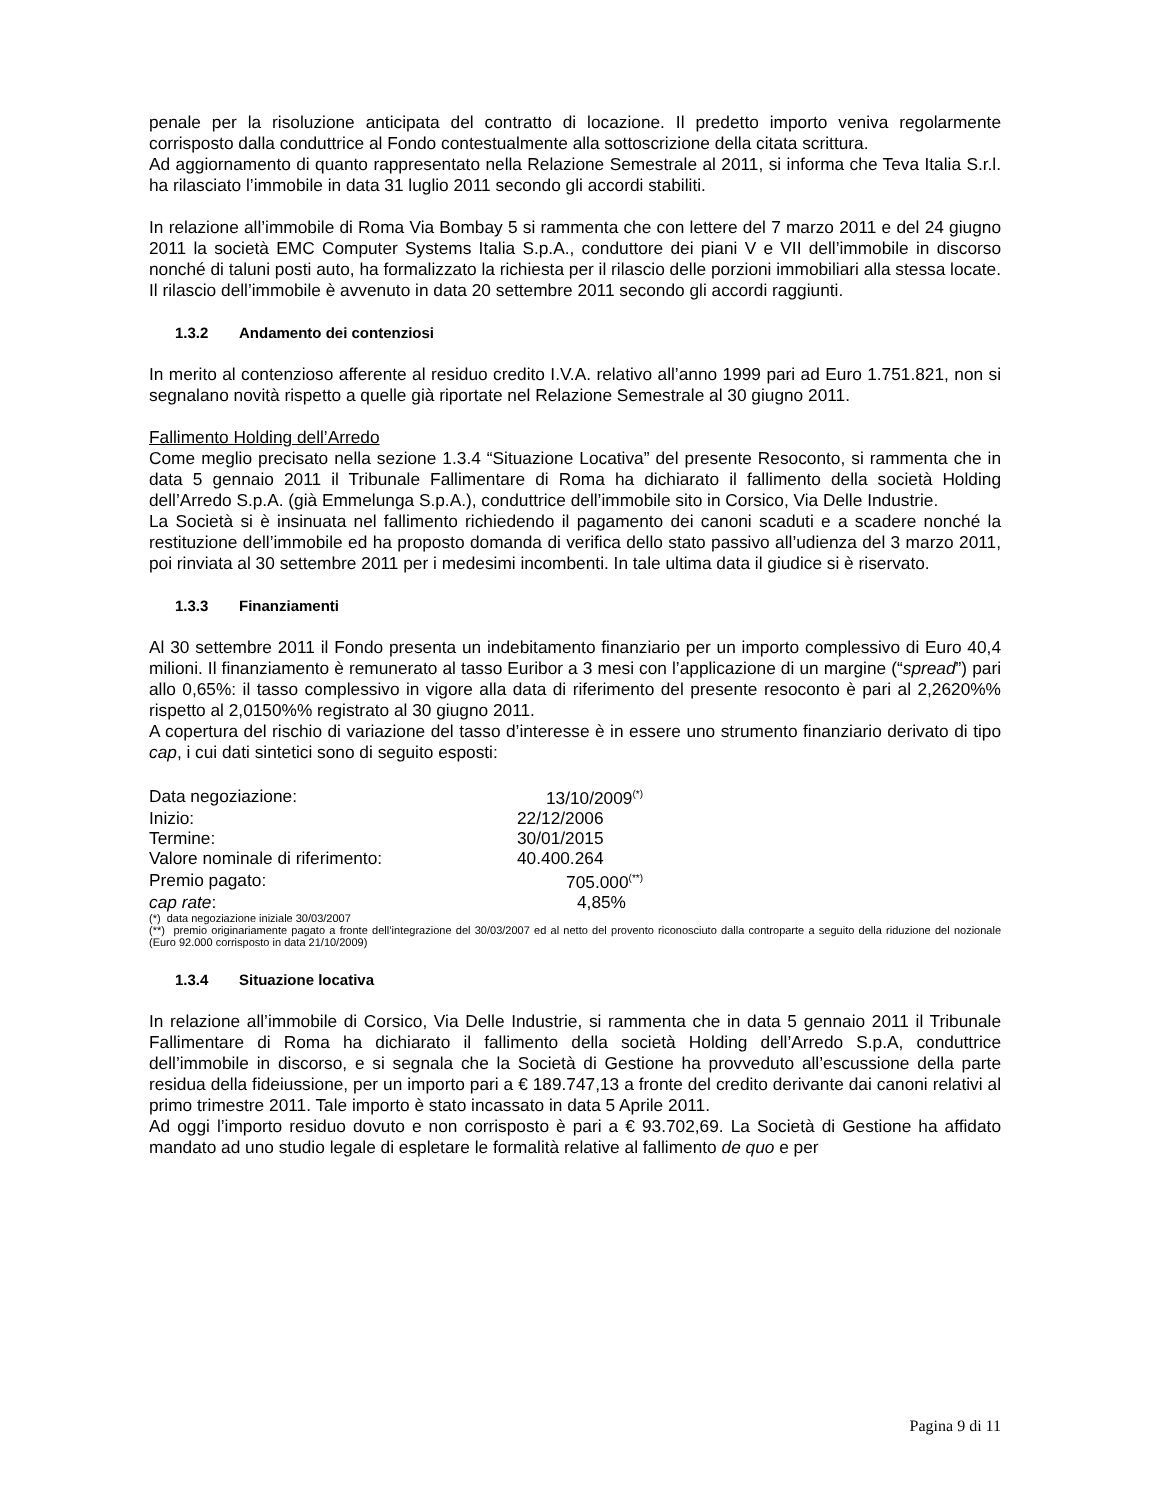penale per la risoluzione anticipata del contratto di locazione. Il predetto importo veniva regolarmente corrisposto dalla conduttrice al Fondo contestualmente alla sottoscrizione della citata scrittura.
Ad aggiornamento di quanto rappresentato nella Relazione Semestrale al 2011, si informa che Teva Italia S.r.l. ha rilasciato l’immobile in data 31 luglio 2011 secondo gli accordi stabiliti.
In relazione all’immobile di Roma Via Bombay 5 si rammenta che con lettere del 7 marzo 2011 e del 24 giugno 2011 la società EMC Computer Systems Italia S.p.A., conduttore dei piani V e VII dell’immobile in discorso nonché di taluni posti auto, ha formalizzato la richiesta per il rilascio delle porzioni immobiliari alla stessa locate. Il rilascio dell’immobile è avvenuto in data 20 settembre 2011 secondo gli accordi raggiunti.
1.3.2 Andamento dei contenziosi
In merito al contenzioso afferente al residuo credito I.V.A. relativo all’anno 1999 pari ad Euro 1.751.821, non si segnalano novità rispetto a quelle già riportate nel Relazione Semestrale al 30 giugno 2011.
Fallimento Holding dell’Arredo
Come meglio precisato nella sezione 1.3.4 “Situazione Locativa” del presente Resoconto, si rammenta che in data 5 gennaio 2011 il Tribunale Fallimentare di Roma ha dichiarato il fallimento della società Holding dell’Arredo S.p.A. (già Emmelunga S.p.A.), conduttrice dell’immobile sito in Corsico, Via Delle Industrie.
La Società si è insinuata nel fallimento richiedendo il pagamento dei canoni scaduti e a scadere nonché la restituzione dell’immobile ed ha proposto domanda di verifica dello stato passivo all’udienza del 3 marzo 2011, poi rinviata al 30 settembre 2011 per i medesimi incombenti. In tale ultima data il giudice si è riservato.
1.3.3 Finanziamenti
Al 30 settembre 2011 il Fondo presenta un indebitamento finanziario per un importo complessivo di Euro 40,4 milioni. Il finanziamento è remunerato al tasso Euribor a 3 mesi con l’applicazione di un margine (“spread”) pari allo 0,65%: il tasso complessivo in vigore alla data di riferimento del presente resoconto è pari al 2,2620%% rispetto al 2,0150%% registrato al 30 giugno 2011.
A copertura del rischio di variazione del tasso d’interesse è in essere uno strumento finanziario derivato di tipo cap, i cui dati sintetici sono di seguito esposti:
| Data negoziazione: | 13/10/2009<sup>(*)</sup> |
| Inizio: | 22/12/2006 |
| Termine: | 30/01/2015 |
| Valore nominale di riferimento: | 40.400.264 |
| Premio pagato: | 705.000<sup>(**)</sup> |
| cap rate : | 4,85% |
(*) data negoziazione iniziale 30/03/2007
(**) premio originariamente pagato a fronte dell’integrazione del 30/03/2007 ed al netto del provento riconosciuto dalla controparte a seguito della riduzione del nozionale (Euro 92.000 corrisposto in data 21/10/2009)
1.3.4 Situazione locativa
In relazione all’immobile di Corsico, Via Delle Industrie, si rammenta che in data 5 gennaio 2011 il Tribunale Fallimentare di Roma ha dichiarato il fallimento della società Holding dell’Arredo S.p.A, conduttrice dell’immobile in discorso, e si segnala che la Società di Gestione ha provveduto all’escussione della parte residua della fideiussione, per un importo pari a € 189.747,13 a fronte del credito derivante dai canoni relativi al primo trimestre 2011. Tale importo è stato incassato in data 5 Aprile 2011.
Ad oggi l’importo residuo dovuto e non corrisposto è pari a € 93.702,69. La Società di Gestione ha affidato mandato ad uno studio legale di espletare le formalità relative al fallimento de quo e per
Pagina 9 di 11